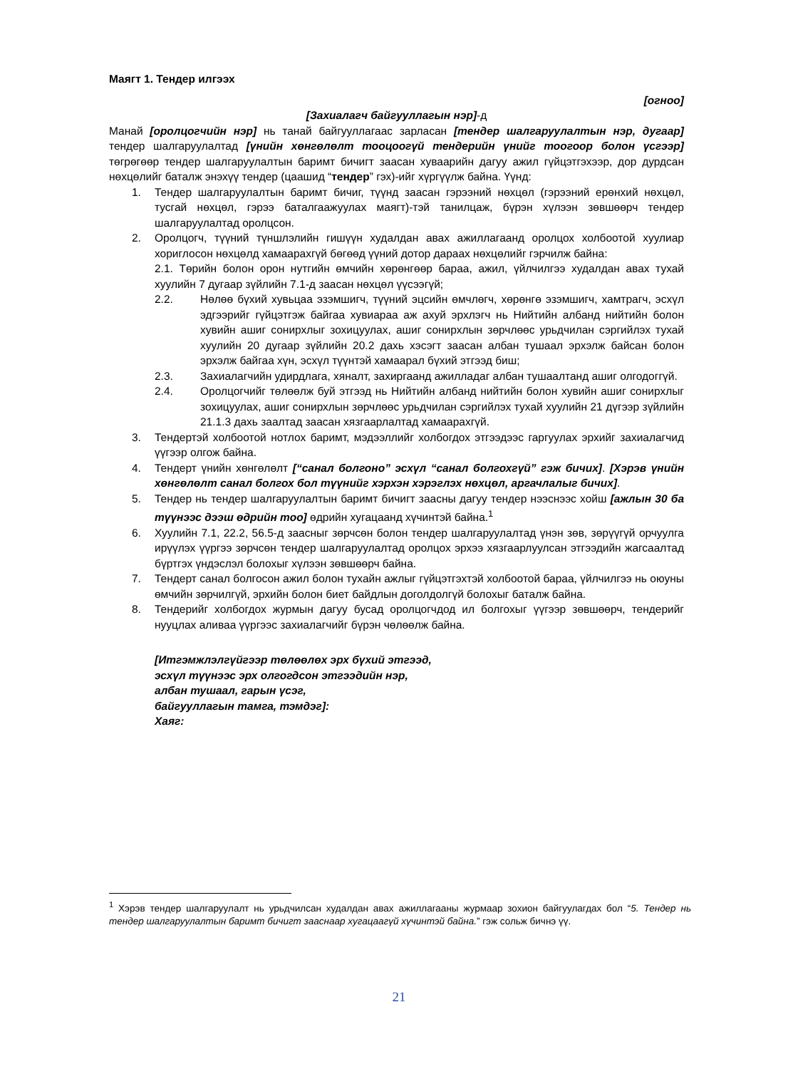Маягт 1. Тендер илгээх
[огноо]
[Захиалагч байгууллагын нэр]-д
Манай [оролцогчийн нэр] нь танай байгууллагаас зарласан [тендер шалгаруулалтын нэр, дугаар] тендер шалгаруулалтад [үнийн хөнгөлөлт тооцоогүй тендерийн үнийг тоогоор болон үсгээр] төгрөгөөр тендер шалгаруулалтын баримт бичигт заасан хуваарийн дагуу ажил гүйцэтгэхээр, дор дурдсан нөхцөлийг баталж энэхүү тендер (цаашид “тендер” гэх)-ийг хүргүүлж байна. Үүнд:
1. Тендер шалгаруулалтын баримт бичиг, түүнд заасан гэрээний нөхцөл (гэрээний ерөнхий нөхцөл, тусгай нөхцөл, гэрээ баталгаажуулах маягт)-тэй танилцаж, бүрэн хүлээн зөвшөөрч тендер шалгаруулалтад оролцсон.
2. Оролцогч, түүний түншлэлийн гишүүн худалдан авах ажиллагаанд оролцох холбоотой хуулиар хориглосон нөхцөлд хамаарахгүй бөгөөд үүний дотор дараах нөхцөлийг гэрчилж байна:
2.1. Төрийн болон орон нутгийн өмчийн хөрөнгөөр бараа, ажил, үйлчилгээ худалдан авах тухай хуулийн 7 дугаар зүйлийн 7.1-д заасан нөхцөл үүсээгүй;
2.2. Нөлөө бүхий хувьцаа эзэмшигч, түүний эцсийн өмчлөгч, хөрөнгө эзэмшигч, хамтрагч, эсхүл эдгээрийг гүйцэтгэж байгаа хувиараа аж ахуй эрхлэгч нь Нийтийн албанд нийтийн болон хувийн ашиг сонирхлыг зохицуулах, ашиг сонирхлын зөрчлөөс урьдчилан сэргийлэх тухай хуулийн 20 дугаар зүйлийн 20.2 дахь хэсэгт заасан албан тушаал эрхэлж байсан болон эрхэлж байгаа хүн, эсхүл түүнтэй хамаарал бүхий этгээд биш;
2.3. Захиалагчийн удирдлага, хяналт, захиргаанд ажилладаг албан тушаалтанд ашиг олгодоггүй.
2.4. Оролцогчийг төлөөлж буй этгээд нь Нийтийн албанд нийтийн болон хувийн ашиг сонирхлыг зохицуулах, ашиг сонирхлын зөрчлөөс урьдчилан сэргийлэх тухай хуулийн 21 дүгээр зүйлийн 21.1.3 дахь заалтад заасан хязгаарлалтад хамаарахгүй.
3. Тендертэй холбоотой нотлох баримт, мэдээллийг холбогдох этгээдээс гаргуулах эрхийг захиалагчид үүгээр олгож байна.
4. Тендерт үнийн хөнгөлөлт [“санал болгоно” эсхүл “санал болгохгүй” гэж бичих]. [Хэрэв үнийн хөнгөлөлт санал болгох бол түүнийг хэрхэн хэрэглэх нөхцөл, аргачлалыг бичих].
5. Тендер нь тендер шалгаруулалтын баримт бичигт заасны дагуу тендер нээснээс хойш [ажлын 30 ба түүнээс дээш өдрийн тоо] өдрийн хугацаанд хүчинтэй байна.<sup>1</sup>
6. Хуулийн 7.1, 22.2, 56.5-д заасныг зөрчсөн болон тендер шалгаруулалтад үнэн зөв, зөрүүгүй орчуулга ирүүлэх үүргээ зөрчсөн тендер шалгаруулалтад оролцох эрхээ хязгаарлуулсан этгээдийн жагсаалтад бүртгэх үндэслэл болохыг хүлээн зөвшөөрч байна.
7. Тендерт санал болгосон ажил болон тухайн ажлыг гүйцэтгэхтэй холбоотой бараа, үйлчилгээ нь оюуны өмчийн зөрчилгүй, эрхийн болон биет байдлын доголдолгүй болохыг баталж байна.
8. Тендерийг холбогдох журмын дагуу бусад оролцогчдод ил болгохыг үүгээр зөвшөөрч, тендерийг нууцлах аливаа үүргээс захиалагчийг бүрэн чөлөөлж байна.
[Итгэмжлэлгүйгээр төлөөлөх эрх бүхий этгээд,
эсхүл түүнээс эрх олгогдсон этгээдийн нэр,
албан тушаал, гарын үсэг,
байгууллагын тамга, тэмдэг]:
Хаяг:
<sup>1</sup> Хэрэв тендер шалгаруулалт нь урьдчилсан худалдан авах ажиллагааны журмаар зохион байгуулагдах бол “5. Тендер нь тендер шалгаруулалтын баримт бичигт зааснаар хугацаагүй хүчинтэй байна.” гэж сольж бичнэ үү.
21